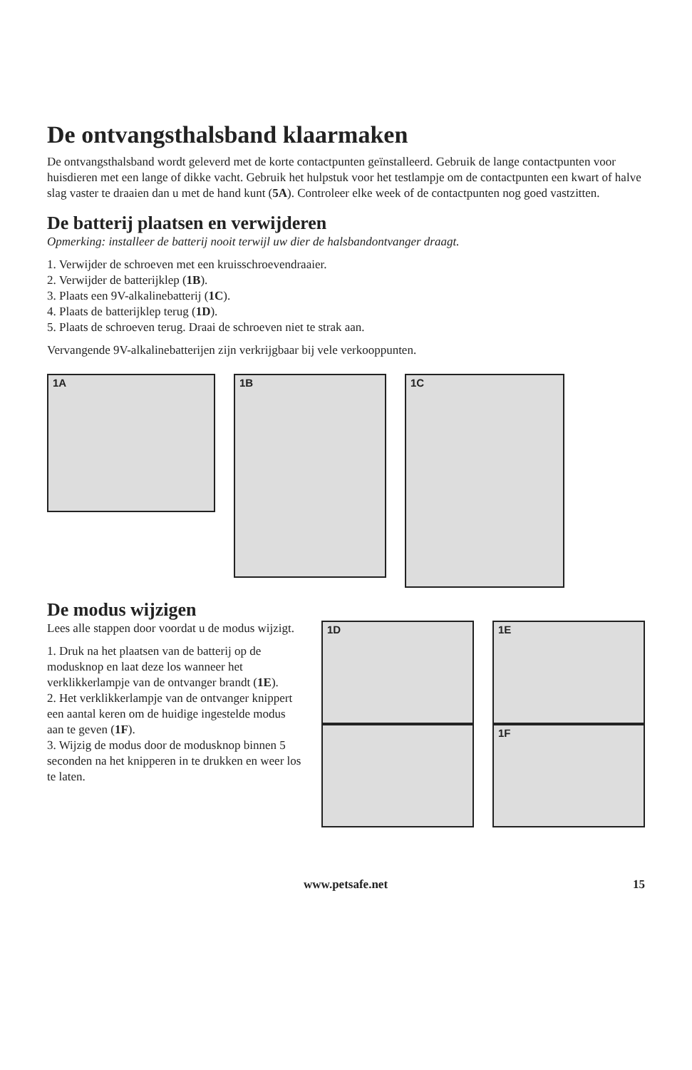De ontvangsthalsband klaarmaken
De ontvangsthalsband wordt geleverd met de korte contactpunten geïnstalleerd. Gebruik de lange contactpunten voor huisdieren met een lange of dikke vacht. Gebruik het hulpstuk voor het testlampje om de contactpunten een kwart of halve slag vaster te draaien dan u met de hand kunt (5A). Controleer elke week of de contactpunten nog goed vastzitten.
De batterij plaatsen en verwijderen
Opmerking: installeer de batterij nooit terwijl uw dier de halsbandontvanger draagt.
1. Verwijder de schroeven met een kruisschroevendraaier.
2. Verwijder de batterijklep (1B).
3. Plaats een 9V-alkalinebatterij (1C).
4. Plaats de batterijklep terug (1D).
5. Plaats de schroeven terug. Draai de schroeven niet te strak aan.
Vervangende 9V-alkalinebatterijen zijn verkrijgbaar bij vele verkooppunten.
1A
1B
1C
De modus wijzigen
Lees alle stappen door voordat u de modus wijzigt.
1. Druk na het plaatsen van de batterij op de modusknop en laat deze los wanneer het verklikkerlampje van de ontvanger brandt (1E).
2. Het verklikkerlampje van de ontvanger knippert een aantal keren om de huidige ingestelde modus aan te geven (1F).
3. Wijzig de modus door de modusknop binnen 5 seconden na het knipperen in te drukken en weer los te laten.
1D
1E
1F
www.petsafe.net 15